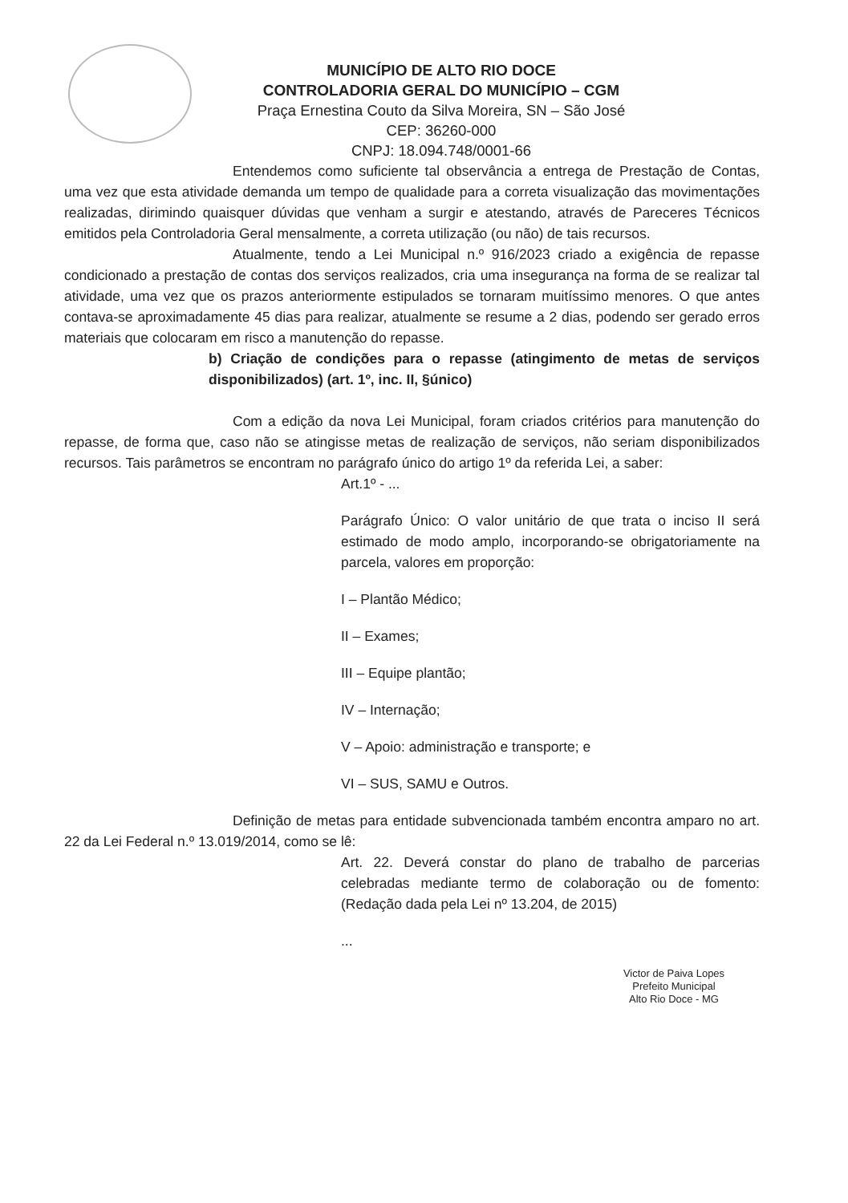MUNICÍPIO DE ALTO RIO DOCE
CONTROLADORIA GERAL DO MUNICÍPIO – CGM
Praça Ernestina Couto da Silva Moreira, SN – São José
CEP: 36260-000
CNPJ: 18.094.748/0001-66
Entendemos como suficiente tal observância a entrega de Prestação de Contas, uma vez que esta atividade demanda um tempo de qualidade para a correta visualização das movimentações realizadas, dirimindo quaisquer dúvidas que venham a surgir e atestando, através de Pareceres Técnicos emitidos pela Controladoria Geral mensalmente, a correta utilização (ou não) de tais recursos.
Atualmente, tendo a Lei Municipal n.º 916/2023 criado a exigência de repasse condicionado a prestação de contas dos serviços realizados, cria uma insegurança na forma de se realizar tal atividade, uma vez que os prazos anteriormente estipulados se tornaram muitíssimo menores. O que antes contava-se aproximadamente 45 dias para realizar, atualmente se resume a 2 dias, podendo ser gerado erros materiais que colocaram em risco a manutenção do repasse.
b) Criação de condições para o repasse (atingimento de metas de serviços disponibilizados) (art. 1º, inc. II, §único)
Com a edição da nova Lei Municipal, foram criados critérios para manutenção do repasse, de forma que, caso não se atingisse metas de realização de serviços, não seriam disponibilizados recursos. Tais parâmetros se encontram no parágrafo único do artigo 1º da referida Lei, a saber:
Art.1º - ...
Parágrafo Único: O valor unitário de que trata o inciso II será estimado de modo amplo, incorporando-se obrigatoriamente na parcela, valores em proporção:
I – Plantão Médico;
II – Exames;
III – Equipe plantão;
IV – Internação;
V – Apoio: administração e transporte; e
VI – SUS, SAMU e Outros.
Definição de metas para entidade subvencionada também encontra amparo no art. 22 da Lei Federal n.º 13.019/2014, como se lê:
Art. 22. Deverá constar do plano de trabalho de parcerias celebradas mediante termo de colaboração ou de fomento: (Redação dada pela Lei nº 13.204, de 2015)
...
Victor de Paiva Lopes
Prefeito Municipal
Alto Rio Doce - MG